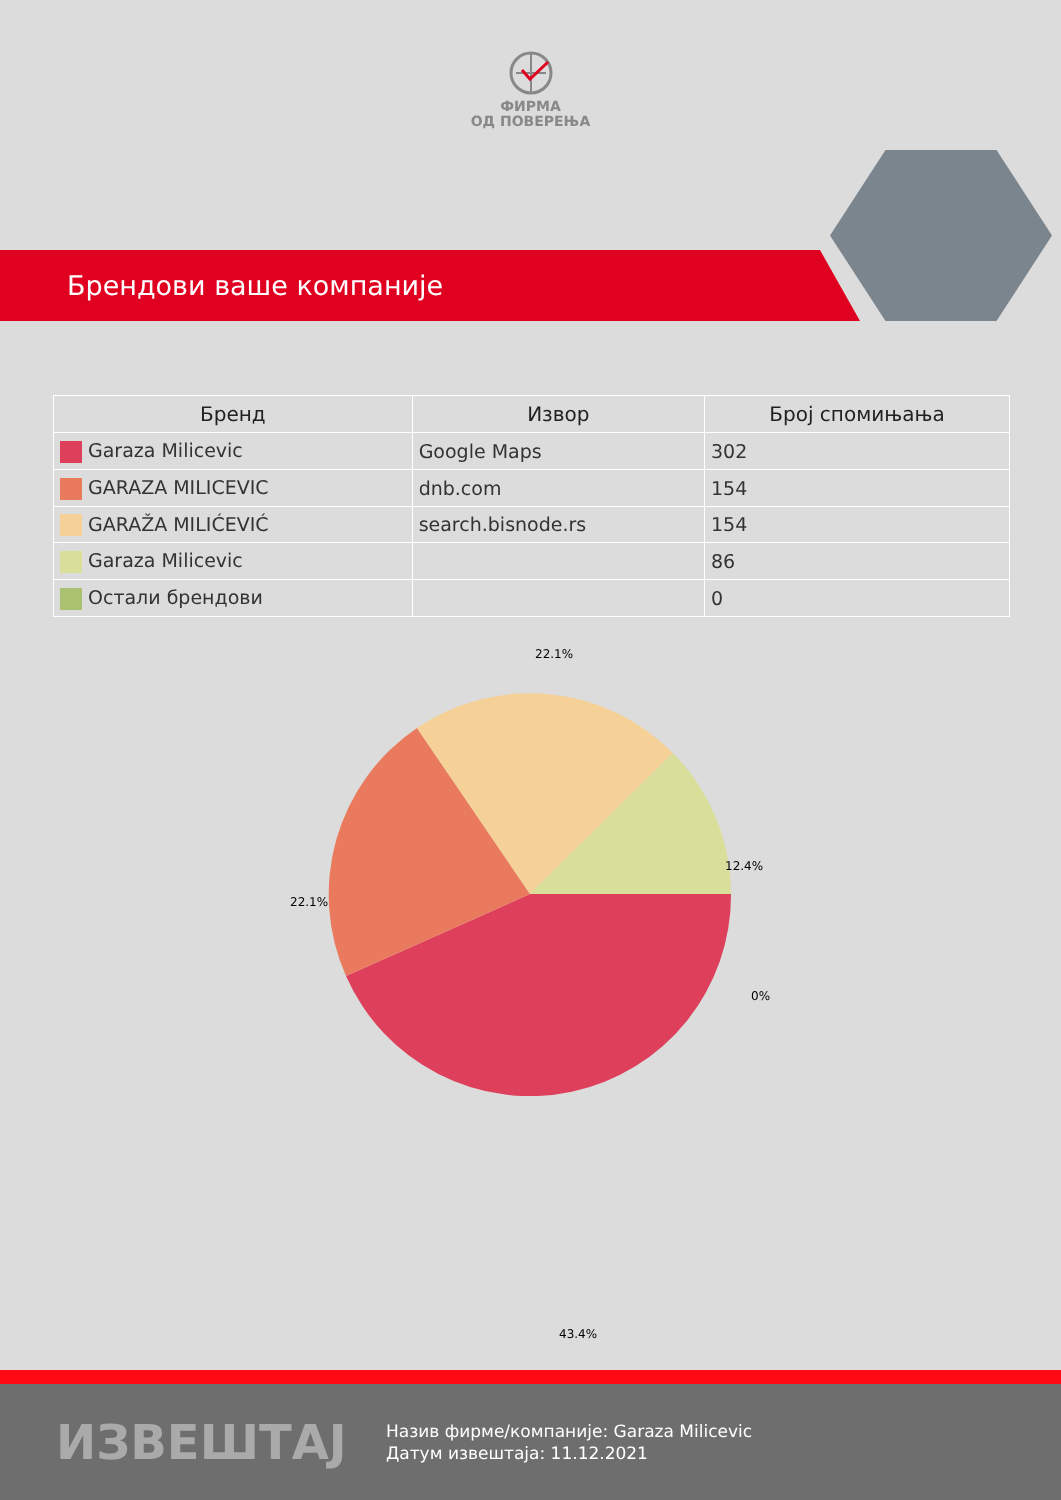ФИРМА
ОД ПОВЕРЕЊА
Брендови ваше компаније
| Бренд | Извор | Број спомињања |
| --- | --- | --- |
| Garaza Milicevic | Google Maps | 302 |
| GARAZA MILICEVIC | dnb.com | 154 |
| GARAŽA MILIĆEVIĆ | search.bisnode.rs | 154 |
| Garaza Milicevic | | 86 |
| Остали брендови | | 0 |
22.1%
12.4%
22.1%
0%
43.4%
ИЗВЕШТАЈ
Назив фирме/компаније: Garaza Milicevic
Датум извештаја: 11.12.2021